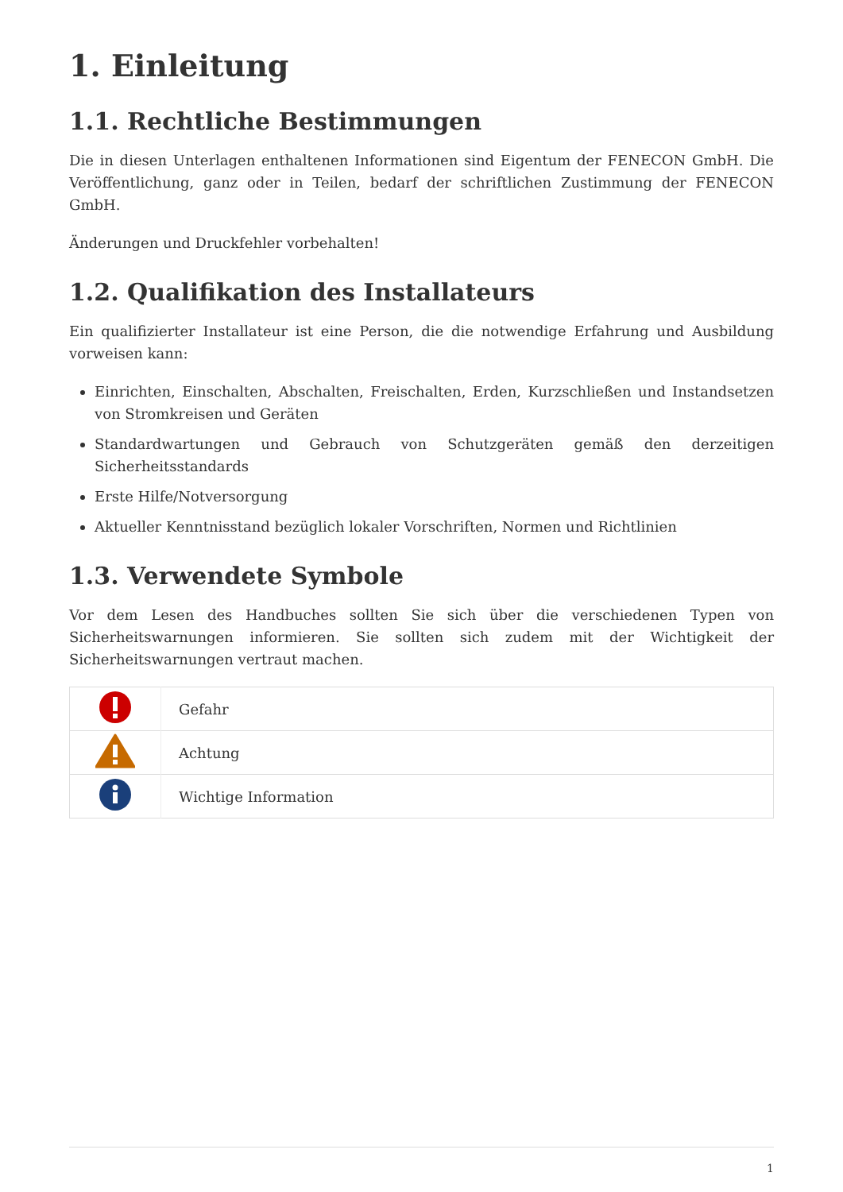1. Einleitung
1.1. Rechtliche Bestimmungen
Die in diesen Unterlagen enthaltenen Informationen sind Eigentum der FENECON GmbH. Die Veröffentlichung, ganz oder in Teilen, bedarf der schriftlichen Zustimmung der FENECON GmbH.
Änderungen und Druckfehler vorbehalten!
1.2. Qualifikation des Installateurs
Ein qualifizierter Installateur ist eine Person, die die notwendige Erfahrung und Ausbildung vorweisen kann:
Einrichten, Einschalten, Abschalten, Freischalten, Erden, Kurzschließen und Instandsetzen von Stromkreisen und Geräten
Standardwartungen und Gebrauch von Schutzgeräten gemäß den derzeitigen Sicherheitsstandards
Erste Hilfe/Notversorgung
Aktueller Kenntnisstand bezüglich lokaler Vorschriften, Normen und Richtlinien
1.3. Verwendete Symbole
Vor dem Lesen des Handbuches sollten Sie sich über die verschiedenen Typen von Sicherheitswarnungen informieren. Sie sollten sich zudem mit der Wichtigkeit der Sicherheitswarnungen vertraut machen.
| | Gefahr |
| | Achtung |
| | Wichtige Information |
1